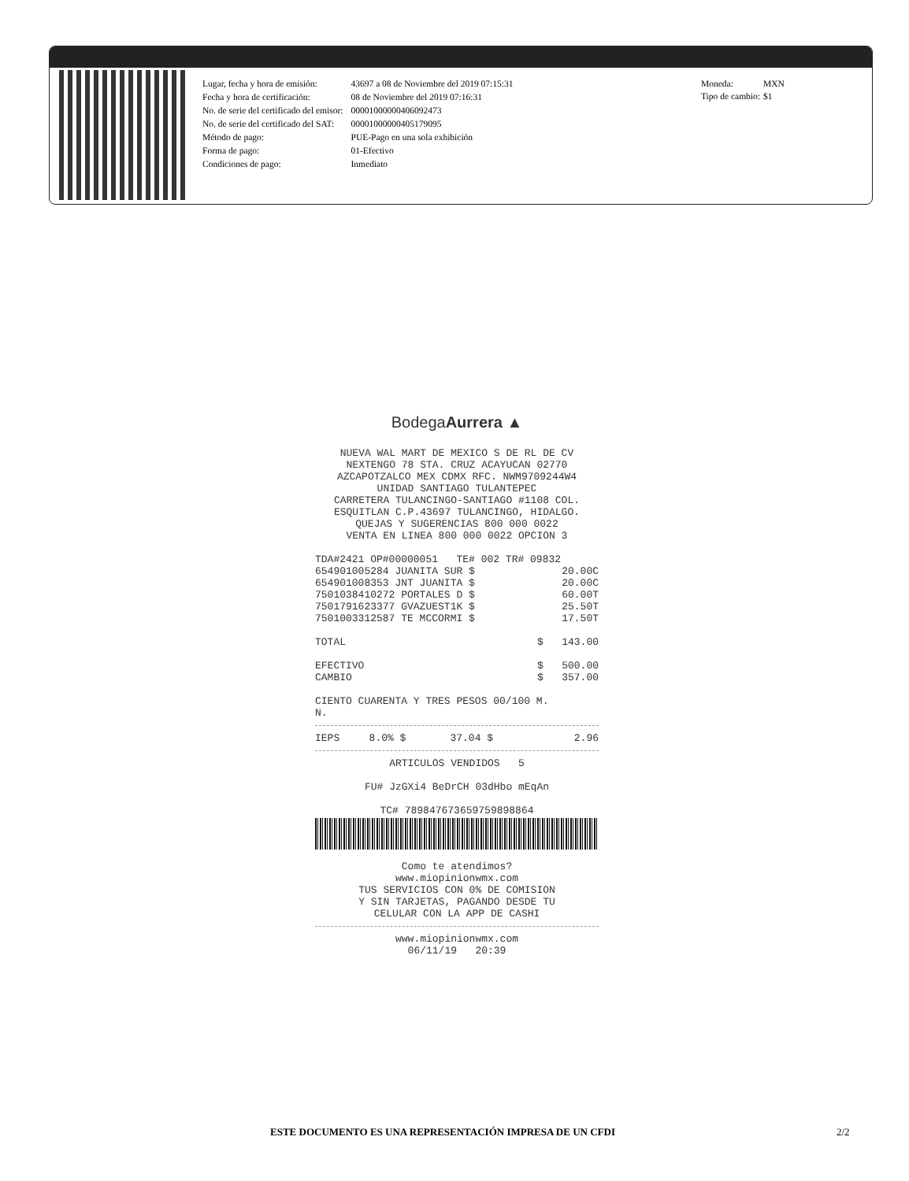| Lugar, fecha y hora de emisión: | 43697 a 08 de Noviembre del 2019 07:15:31 |
| Fecha y hora de certificación: | 08 de Noviembre del 2019 07:16:31 |
| No. de serie del certificado del emisor: | 00001000000406092473 |
| No. de serie del certificado del SAT: | 00001000000405179095 |
| Método de pago: | PUE-Pago en una sola exhibición |
| Forma de pago: | 01-Efectivo |
| Condiciones de pago: | Inmediato |
| Moneda: | MXN |
| Tipo de cambio: | $1 |
BodegaAurrera ▲
NUEVA WAL MART DE MEXICO S DE RL DE CV
NEXTENGO 78 STA. CRUZ ACAYUCAN 02770
AZCAPOTZALCO MEX CDMX RFC. NWM9709244W4
UNIDAD SANTIAGO TULANTEPEC
CARRETERA TULANCINGO-SANTIAGO #1108 COL.
ESQUITLAN C.P.43697 TULANCINGO, HIDALGO.
QUEJAS Y SUGERENCIAS 800 000 0022
VENTA EN LINEA 800 000 0022 OPCION 3
TDA#2421 OP#00000051 TE# 002 TR# 09832
| 654901005284 JUANITA SUR $ | 20.00C |
| 654901008353 JNT JUANITA $ | 20.00C |
| 7501038410272 PORTALES D $ | 60.00T |
| 7501791623377 GVAZUEST1K $ | 25.50T |
| 7501003312587 TE MCCORMI $ | 17.50T |
| TOTAL | $ 143.00 |
| EFECTIVO | $ 500.00 |
| CAMBIO | $ 357.00 |
CIENTO CUARENTA Y TRES PESOS 00/100 M.
N.
| IEPS | 8.0% $ | 37.04 $ | 2.96 |
ARTICULOS VENDIDOS 5
FU# JzGXi4 BeDrCH 03dHbo mEqAn
TC# 789847673659759898864
Como te atendimos?
www.miopinionwmx.com
TUS SERVICIOS CON 0% DE COMISION
Y SIN TARJETAS, PAGANDO DESDE TU
CELULAR CON LA APP DE CASHI
www.miopinionwmx.com
06/11/19 20:39
ESTE DOCUMENTO ES UNA REPRESENTACIÓN IMPRESA DE UN CFDI
2/2